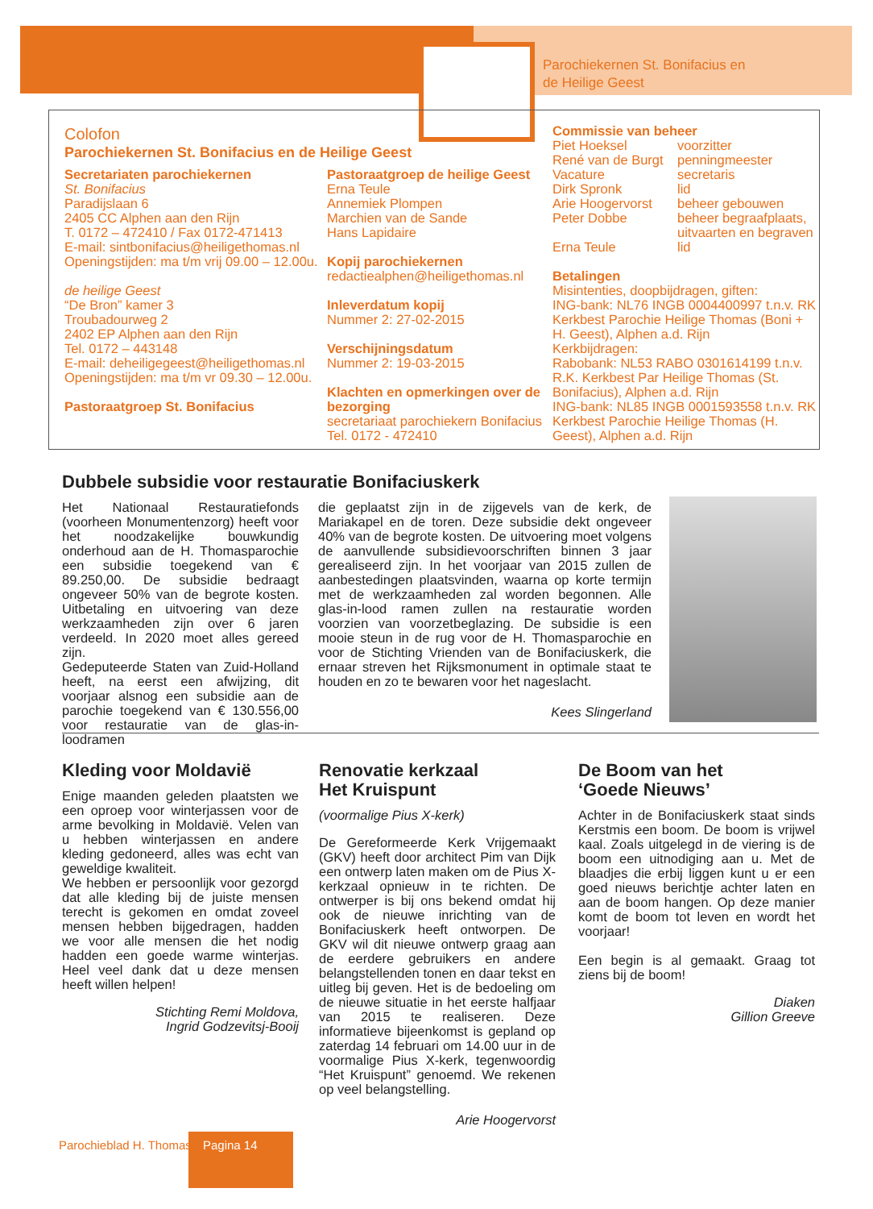Parochiekernen St. Bonifacius en
de Heilige Geest
Colofon
Parochiekernen St. Bonifacius en de Heilige Geest
Secretariaten parochiekernen
St. Bonifacius
Paradijslaan 6
2405 CC Alphen aan den Rijn
T. 0172 – 472410 / Fax 0172-471413
E-mail: sintbonifacius@heiligethomas.nl
Openingstijden: ma t/m vrij 09.00 – 12.00u.
de heilige Geest
“De Bron” kamer 3
Troubadourweg 2
2402 EP Alphen aan den Rijn
Tel. 0172 – 443148
E-mail: deheiligegeest@heiligethomas.nl
Openingstijden: ma t/m vr 09.30 – 12.00u.
Pastoraatgroep St. Bonifacius
Pastoraatgroep de heilige Geest
Erna Teule
Annemiek Plompen
Marchien van de Sande
Hans Lapidaire
Kopij parochiekernen
redactiealphen@heiligethomas.nl
Inleverdatum kopij
Nummer 2: 27-02-2015
Verschijningsdatum
Nummer 2: 19-03-2015
Klachten en opmerkingen over de bezorging
secretariaat parochiekern Bonifacius
Tel. 0172 - 472410
Commissie van beheer
Piet Hoeksel voorzitter René van de Burgt penningmeester Vacature secretaris Dirk Spronk lid Arie Hoogervorst beheer gebouwen Peter Dobbe beheer begraafplaats, uitvaarten en begraven Erna Teule lid
Betalingen
Misintenties, doopbijdragen, giften:
ING-bank: NL76 INGB 0004400997 t.n.v. RK Kerkbest Parochie Heilige Thomas (Boni + H. Geest), Alphen a.d. Rijn
Kerkbijdragen:
Rabobank: NL53 RABO 0301614199 t.n.v. R.K. Kerkbest Par Heilige Thomas (St. Bonifacius), Alphen a.d. Rijn
ING-bank: NL85 INGB 0001593558 t.n.v. RK Kerkbest Parochie Heilige Thomas (H. Geest), Alphen a.d. Rijn
Dubbele subsidie voor restauratie Bonifaciuskerk
Het Nationaal Restauratiefonds (voorheen Monumentenzorg) heeft voor het noodzakelijke bouwkundig onderhoud aan de H. Thomasparochie een subsidie toegekend van € 89.250,00. De subsidie bedraagt ongeveer 50% van de begrote kosten. Uitbetaling en uitvoering van deze werkzaamheden zijn over 6 jaren verdeeld. In 2020 moet alles gereed zijn.
Gedeputeerde Staten van Zuid-Holland heeft, na eerst een afwijzing, dit voorjaar alsnog een subsidie aan de parochie toegekend van € 130.556,00 voor restauratie van de glas-in-loodramen
die geplaatst zijn in de zijgevels van de kerk, de Mariakapel en de toren. Deze subsidie dekt ongeveer 40% van de begrote kosten. De uitvoering moet volgens de aanvullende subsidievoorschriften binnen 3 jaar gerealiseerd zijn. In het voorjaar van 2015 zullen de aanbestedingen plaatsvinden, waarna op korte termijn met de werkzaamheden zal worden begonnen. Alle glas-in-lood ramen zullen na restauratie worden voorzien van voorzetbeglazing. De subsidie is een mooie steun in de rug voor de H. Thomasparochie en voor de Stichting Vrienden van de Bonifaciuskerk, die ernaar streven het Rijksmonument in optimale staat te houden en zo te bewaren voor het nageslacht.
Kees Slingerland
Kleding voor Moldavië
Enige maanden geleden plaatsten we een oproep voor winterjassen voor de arme bevolking in Moldavië. Velen van u hebben winterjassen en andere kleding gedoneerd, alles was echt van geweldige kwaliteit.
We hebben er persoonlijk voor gezorgd dat alle kleding bij de juiste mensen terecht is gekomen en omdat zoveel mensen hebben bijgedragen, hadden we voor alle mensen die het nodig hadden een goede warme winterjas. Heel veel dank dat u deze mensen heeft willen helpen!
Stichting Remi Moldova,
Ingrid Godzevitsj-Booij
Renovatie kerkzaal
Het Kruispunt
(voormalige Pius X-kerk)
De Gereformeerde Kerk Vrijgemaakt (GKV) heeft door architect Pim van Dijk een ontwerp laten maken om de Pius X-kerkzaal opnieuw in te richten. De ontwerper is bij ons bekend omdat hij ook de nieuwe inrichting van de Bonifaciuskerk heeft ontworpen. De GKV wil dit nieuwe ontwerp graag aan de eerdere gebruikers en andere belangstellenden tonen en daar tekst en uitleg bij geven. Het is de bedoeling om de nieuwe situatie in het eerste halfjaar van 2015 te realiseren. Deze informatieve bijeenkomst is gepland op zaterdag 14 februari om 14.00 uur in de voormalige Pius X-kerk, tegenwoordig “Het Kruispunt” genoemd. We rekenen op veel belangstelling.
Arie Hoogervorst
De Boom van het
‘Goede Nieuws’
Achter in de Bonifaciuskerk staat sinds Kerstmis een boom. De boom is vrijwel kaal. Zoals uitgelegd in de viering is de boom een uitnodiging aan u. Met de blaadjes die erbij liggen kunt u er een goed nieuws berichtje achter laten en aan de boom hangen. Op deze manier komt de boom tot leven en wordt het voorjaar!
Een begin is al gemaakt. Graag tot ziens bij de boom!
Diaken
Gillion Greeve
Parochieblad H. Thomas Pagina 14